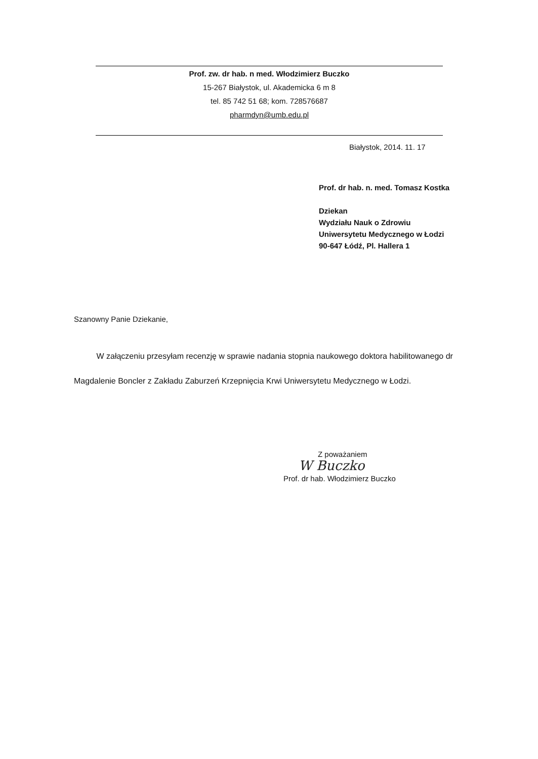Prof. zw. dr hab. n med. Włodzimierz Buczko
15-267 Białystok, ul. Akademicka 6 m 8
tel. 85 742 51 68; kom. 728576687
pharmdyn@umb.edu.pl
Białystok, 2014. 11. 17
Prof. dr hab. n. med. Tomasz Kostka
Dziekan
Wydziału Nauk o Zdrowiu
Uniwersytetu Medycznego w Łodzi
90-647 Łódź, Pl. Hallera 1
Szanowny Panie Dziekanie,
W załączeniu przesyłam recenzję w sprawie nadania stopnia naukowego doktora habilitowanego dr Magdalenie Boncler z Zakładu Zaburzeń Krzepnięcia Krwi Uniwersytetu Medycznego w Łodzi.
Z poważaniem
W Buczko
Prof. dr hab. Włodzimierz Buczko